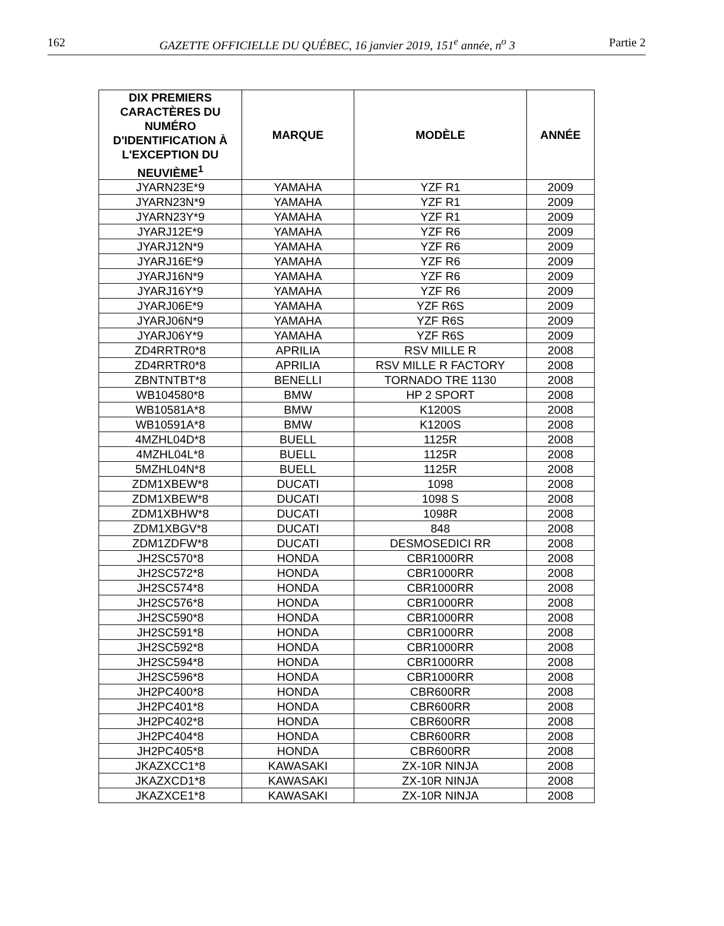162 GAZETTE OFFICIELLE DU QUÉBEC, 16 janvier 2019, 151<sup>e</sup> année, n<sup>o</sup> 3 Partie 2
| DIX PREMIERS CARACTÈRES DU NUMÉRO D'IDENTIFICATION À L'EXCEPTION DU NEUVIÈME<sup>1</sup> | MARQUE | MODÈLE | ANNÉE |
| --- | --- | --- | --- |
| JYARN23E*9 | YAMAHA | YZF R1 | 2009 |
| JYARN23N*9 | YAMAHA | YZF R1 | 2009 |
| JYARN23Y*9 | YAMAHA | YZF R1 | 2009 |
| JYARJ12E*9 | YAMAHA | YZF R6 | 2009 |
| JYARJ12N*9 | YAMAHA | YZF R6 | 2009 |
| JYARJ16E*9 | YAMAHA | YZF R6 | 2009 |
| JYARJ16N*9 | YAMAHA | YZF R6 | 2009 |
| JYARJ16Y*9 | YAMAHA | YZF R6 | 2009 |
| JYARJ06E*9 | YAMAHA | YZF R6S | 2009 |
| JYARJ06N*9 | YAMAHA | YZF R6S | 2009 |
| JYARJ06Y*9 | YAMAHA | YZF R6S | 2009 |
| ZD4RRTR0*8 | APRILIA | RSV MILLE R | 2008 |
| ZD4RRTR0*8 | APRILIA | RSV MILLE R FACTORY | 2008 |
| ZBNTNTBT*8 | BENELLI | TORNADO TRE 1130 | 2008 |
| WB104580*8 | BMW | HP 2 SPORT | 2008 |
| WB10581A*8 | BMW | K1200S | 2008 |
| WB10591A*8 | BMW | K1200S | 2008 |
| 4MZHL04D*8 | BUELL | 1125R | 2008 |
| 4MZHL04L*8 | BUELL | 1125R | 2008 |
| 5MZHL04N*8 | BUELL | 1125R | 2008 |
| ZDM1XBEW*8 | DUCATI | 1098 | 2008 |
| ZDM1XBEW*8 | DUCATI | 1098 S | 2008 |
| ZDM1XBHW*8 | DUCATI | 1098R | 2008 |
| ZDM1XBGV*8 | DUCATI | 848 | 2008 |
| ZDM1ZDFW*8 | DUCATI | DESMOSEDICI RR | 2008 |
| JH2SC570*8 | HONDA | CBR1000RR | 2008 |
| JH2SC572*8 | HONDA | CBR1000RR | 2008 |
| JH2SC574*8 | HONDA | CBR1000RR | 2008 |
| JH2SC576*8 | HONDA | CBR1000RR | 2008 |
| JH2SC590*8 | HONDA | CBR1000RR | 2008 |
| JH2SC591*8 | HONDA | CBR1000RR | 2008 |
| JH2SC592*8 | HONDA | CBR1000RR | 2008 |
| JH2SC594*8 | HONDA | CBR1000RR | 2008 |
| JH2SC596*8 | HONDA | CBR1000RR | 2008 |
| JH2PC400*8 | HONDA | CBR600RR | 2008 |
| JH2PC401*8 | HONDA | CBR600RR | 2008 |
| JH2PC402*8 | HONDA | CBR600RR | 2008 |
| JH2PC404*8 | HONDA | CBR600RR | 2008 |
| JH2PC405*8 | HONDA | CBR600RR | 2008 |
| JKAZXCC1*8 | KAWASAKI | ZX-10R NINJA | 2008 |
| JKAZXCD1*8 | KAWASAKI | ZX-10R NINJA | 2008 |
| JKAZXCE1*8 | KAWASAKI | ZX-10R NINJA | 2008 |